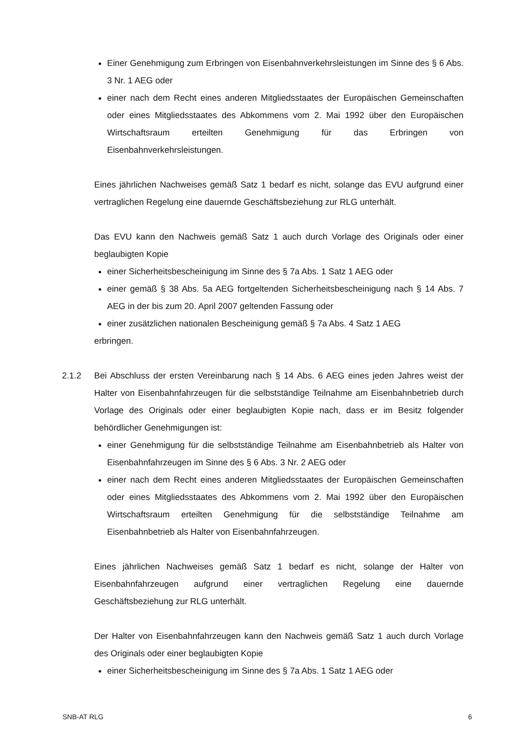Einer Genehmigung zum Erbringen von Eisenbahnverkehrsleistungen im Sinne des § 6 Abs. 3 Nr. 1 AEG oder
einer nach dem Recht eines anderen Mitgliedsstaates der Europäischen Gemeinschaften oder eines Mitgliedsstaates des Abkommens vom 2. Mai 1992 über den Europäischen Wirtschaftsraum erteilten Genehmigung für das Erbringen von Eisenbahnverkehrsleistungen.
Eines jährlichen Nachweises gemäß Satz 1 bedarf es nicht, solange das EVU aufgrund einer vertraglichen Regelung eine dauernde Geschäftsbeziehung zur RLG unterhält.
Das EVU kann den Nachweis gemäß Satz 1 auch durch Vorlage des Originals oder einer beglaubigten Kopie
einer Sicherheitsbescheinigung im Sinne des § 7a Abs. 1 Satz 1 AEG oder
einer gemäß § 38 Abs. 5a AEG fortgeltenden Sicherheitsbescheinigung nach § 14 Abs. 7 AEG in der bis zum 20. April 2007 geltenden Fassung oder
einer zusätzlichen nationalen Bescheinigung gemäß § 7a Abs. 4 Satz 1 AEG
erbringen.
2.1.2 Bei Abschluss der ersten Vereinbarung nach § 14 Abs. 6 AEG eines jeden Jahres weist der Halter von Eisenbahnfahrzeugen für die selbstständige Teilnahme am Eisenbahnbetrieb durch Vorlage des Originals oder einer beglaubigten Kopie nach, dass er im Besitz folgender behördlicher Genehmigungen ist:
einer Genehmigung für die selbstständige Teilnahme am Eisenbahnbetrieb als Halter von Eisenbahnfahrzeugen im Sinne des § 6 Abs. 3 Nr. 2 AEG oder
einer nach dem Recht eines anderen Mitgliedsstaates der Europäischen Gemeinschaften oder eines Mitgliedsstaates des Abkommens vom 2. Mai 1992 über den Europäischen Wirtschaftsraum erteilten Genehmigung für die selbstständige Teilnahme am Eisenbahnbetrieb als Halter von Eisenbahnfahrzeugen.
Eines jährlichen Nachweises gemäß Satz 1 bedarf es nicht, solange der Halter von Eisenbahnfahrzeugen aufgrund einer vertraglichen Regelung eine dauernde Geschäftsbeziehung zur RLG unterhält.
Der Halter von Eisenbahnfahrzeugen kann den Nachweis gemäß Satz 1 auch durch Vorlage des Originals oder einer beglaubigten Kopie
einer Sicherheitsbescheinigung im Sinne des § 7a Abs. 1 Satz 1 AEG oder
SNB-AT RLG 6